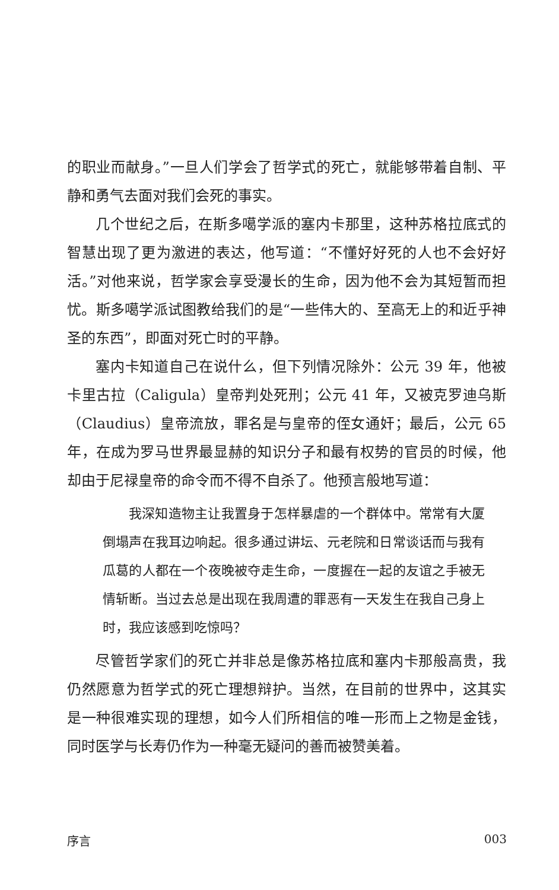的职业而献身。”一旦人们学会了哲学式的死亡，就能够带着自制、平静和勇气去面对我们会死的事实。
几个世纪之后，在斯多噶学派的塞内卡那里，这种苏格拉底式的智慧出现了更为激进的表达，他写道：“不懂好好死的人也不会好好活。”对他来说，哲学家会享受漫长的生命，因为他不会为其短暂而担忧。斯多噶学派试图教给我们的是“一些伟大的、至高无上的和近乎神圣的东西”，即面对死亡时的平静。
塞内卡知道自己在说什么，但下列情况除外：公元 39 年，他被卡里古拉（Caligula）皇帝判处死刑；公元 41 年，又被克罗迪乌斯（Claudius）皇帝流放，罪名是与皇帝的侄女通奸；最后，公元 65 年，在成为罗马世界最显赫的知识分子和最有权势的官员的时候，他却由于尼禄皇帝的命令而不得不自杀了。他预言般地写道：
我深知造物主让我置身于怎样暴虐的一个群体中。常常有大厦倒塌声在我耳边响起。很多通过讲坛、元老院和日常谈话而与我有瓜葛的人都在一个夜晚被夺走生命，一度握在一起的友谊之手被无情斩断。当过去总是出现在我周遭的罪恶有一天发生在我自己身上时，我应该感到吃惊吗？
尽管哲学家们的死亡并非总是像苏格拉底和塞内卡那般高贵，我仍然愿意为哲学式的死亡理想辩护。当然，在目前的世界中，这其实是一种很难实现的理想，如今人们所相信的唯一形而上之物是金钱，同时医学与长寿仍作为一种毫无疑问的善而被赞美着。
序言 003